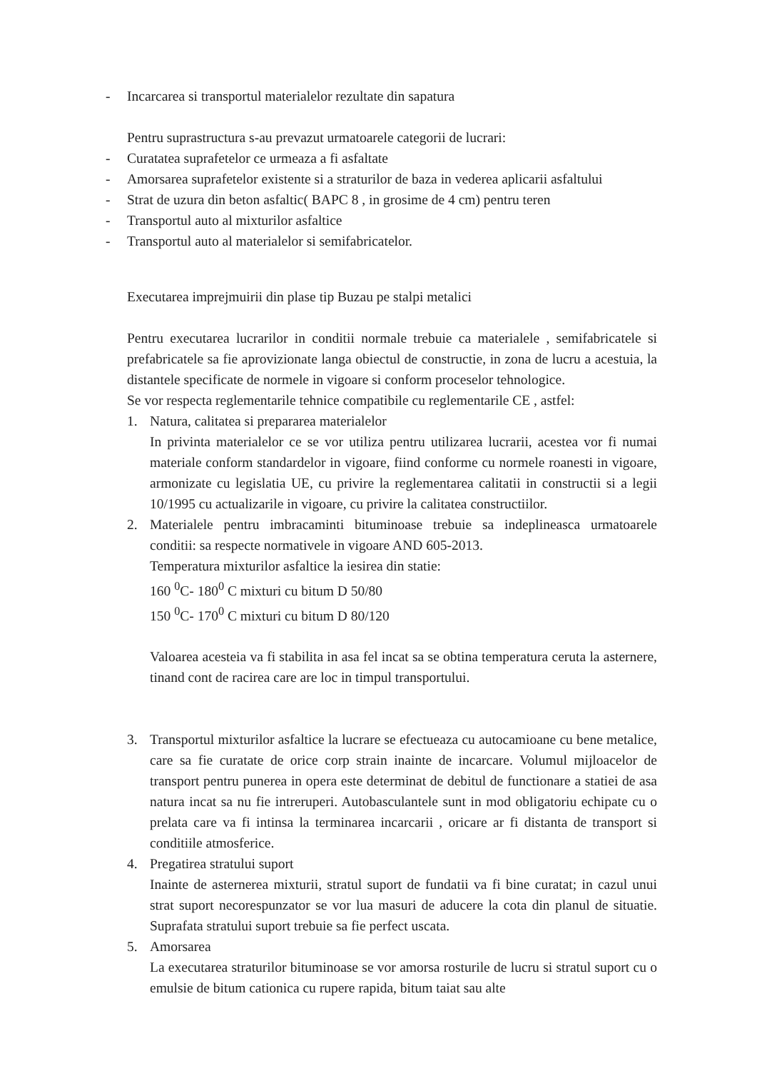- Incarcarea si transportul materialelor rezultate din sapatura
Pentru suprastructura s-au prevazut urmatoarele categorii de lucrari:
- Curatatea suprafetelor ce urmeaza a fi asfaltate
- Amorsarea suprafetelor existente si a straturilor de baza in vederea aplicarii asfaltului
- Strat de uzura din beton asfaltic( BAPC 8 , in grosime de 4 cm) pentru teren
- Transportul auto al mixturilor asfaltice
- Transportul auto al materialelor si semifabricatelor.
Executarea imprejmuirii din plase tip Buzau pe stalpi metalici
Pentru executarea lucrarilor in conditii normale trebuie ca materialele , semifabricatele si prefabricatele sa fie aprovizionate langa obiectul de constructie, in zona de lucru a acestuia, la distantele specificate de normele in vigoare si conform proceselor tehnologice.
Se vor respecta reglementarile tehnice compatibile cu reglementarile CE , astfel:
1. Natura, calitatea si prepararea materialelor
In privinta materialelor ce se vor utiliza pentru utilizarea lucrarii, acestea vor fi numai materiale conform standardelor in vigoare, fiind conforme cu normele roanesti in vigoare, armonizate cu legislatia UE, cu privire la reglementarea calitatii in constructii si a legii 10/1995 cu actualizarile in vigoare, cu privire la calitatea constructiilor.
2. Materialele pentru imbracaminti bituminoase trebuie sa indeplineasca urmatoarele conditii: sa respecte normativele in vigoare AND 605-2013.
Temperatura mixturilor asfaltice la iesirea din statie:
160 <sup>0</sup>C- 180<sup>0</sup> C mixturi cu bitum D 50/80
150 <sup>0</sup>C- 170<sup>0</sup> C mixturi cu bitum D 80/120
Valoarea acesteia va fi stabilita in asa fel incat sa se obtina temperatura ceruta la asternere, tinand cont de racirea care are loc in timpul transportului.
3. Transportul mixturilor asfaltice la lucrare se efectueaza cu autocamioane cu bene metalice, care sa fie curatate de orice corp strain inainte de incarcare. Volumul mijloacelor de transport pentru punerea in opera este determinat de debitul de functionare a statiei de asa natura incat sa nu fie intreruperi. Autobasculantele sunt in mod obligatoriu echipate cu o prelata care va fi intinsa la terminarea incarcarii , oricare ar fi distanta de transport si conditiile atmosferice.
4. Pregatirea stratului suport
Inainte de asternerea mixturii, stratul suport de fundatii va fi bine curatat; in cazul unui strat suport necorespunzator se vor lua masuri de aducere la cota din planul de situatie. Suprafata stratului suport trebuie sa fie perfect uscata.
5. Amorsarea
La executarea straturilor bituminoase se vor amorsa rosturile de lucru si stratul suport cu o emulsie de bitum cationica cu rupere rapida, bitum taiat sau alte